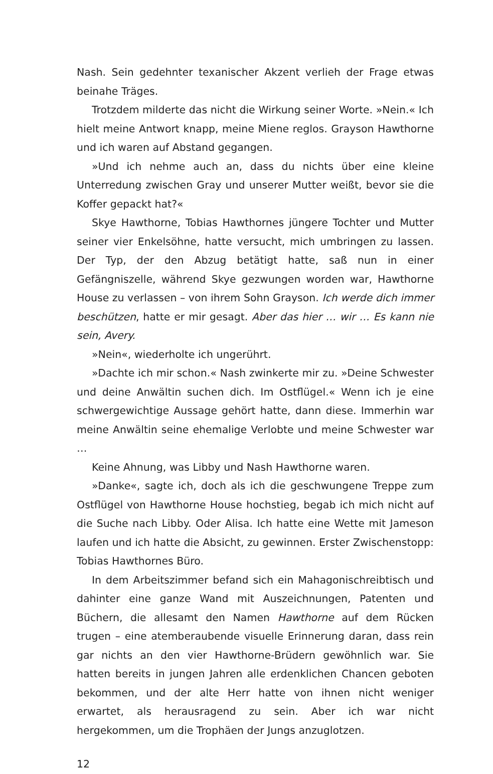Nash. Sein gedehnter texanischer Akzent verlieh der Frage etwas beinahe Träges.
Trotzdem milderte das nicht die Wirkung seiner Worte. »Nein.« Ich hielt meine Antwort knapp, meine Miene reglos. Grayson Hawthorne und ich waren auf Abstand gegangen.
»Und ich nehme auch an, dass du nichts über eine kleine Unterredung zwischen Gray und unserer Mutter weißt, bevor sie die Koffer gepackt hat?«
Skye Hawthorne, Tobias Hawthornes jüngere Tochter und Mutter seiner vier Enkelsöhne, hatte versucht, mich umbringen zu lassen. Der Typ, der den Abzug betätigt hatte, saß nun in einer Gefängniszelle, während Skye gezwungen worden war, Hawthorne House zu verlassen – von ihrem Sohn Grayson. Ich werde dich immer beschützen, hatte er mir gesagt. Aber das hier … wir … Es kann nie sein, Avery.
»Nein«, wiederholte ich ungerührt.
»Dachte ich mir schon.« Nash zwinkerte mir zu. »Deine Schwester und deine Anwältin suchen dich. Im Ostflügel.« Wenn ich je eine schwergewichtige Aussage gehört hatte, dann diese. Immerhin war meine Anwältin seine ehemalige Verlobte und meine Schwester war …
Keine Ahnung, was Libby und Nash Hawthorne waren.
»Danke«, sagte ich, doch als ich die geschwungene Treppe zum Ostflügel von Hawthorne House hochstieg, begab ich mich nicht auf die Suche nach Libby. Oder Alisa. Ich hatte eine Wette mit Jameson laufen und ich hatte die Absicht, zu gewinnen. Erster Zwischenstopp: Tobias Hawthornes Büro.
In dem Arbeitszimmer befand sich ein Mahagonischreibtisch und dahinter eine ganze Wand mit Auszeichnungen, Patenten und Büchern, die allesamt den Namen Hawthorne auf dem Rücken trugen – eine atemberaubende visuelle Erinnerung daran, dass rein gar nichts an den vier Hawthorne-Brüdern gewöhnlich war. Sie hatten bereits in jungen Jahren alle erdenklichen Chancen geboten bekommen, und der alte Herr hatte von ihnen nicht weniger erwartet, als herausragend zu sein. Aber ich war nicht hergekommen, um die Trophäen der Jungs anzuglotzen.
12